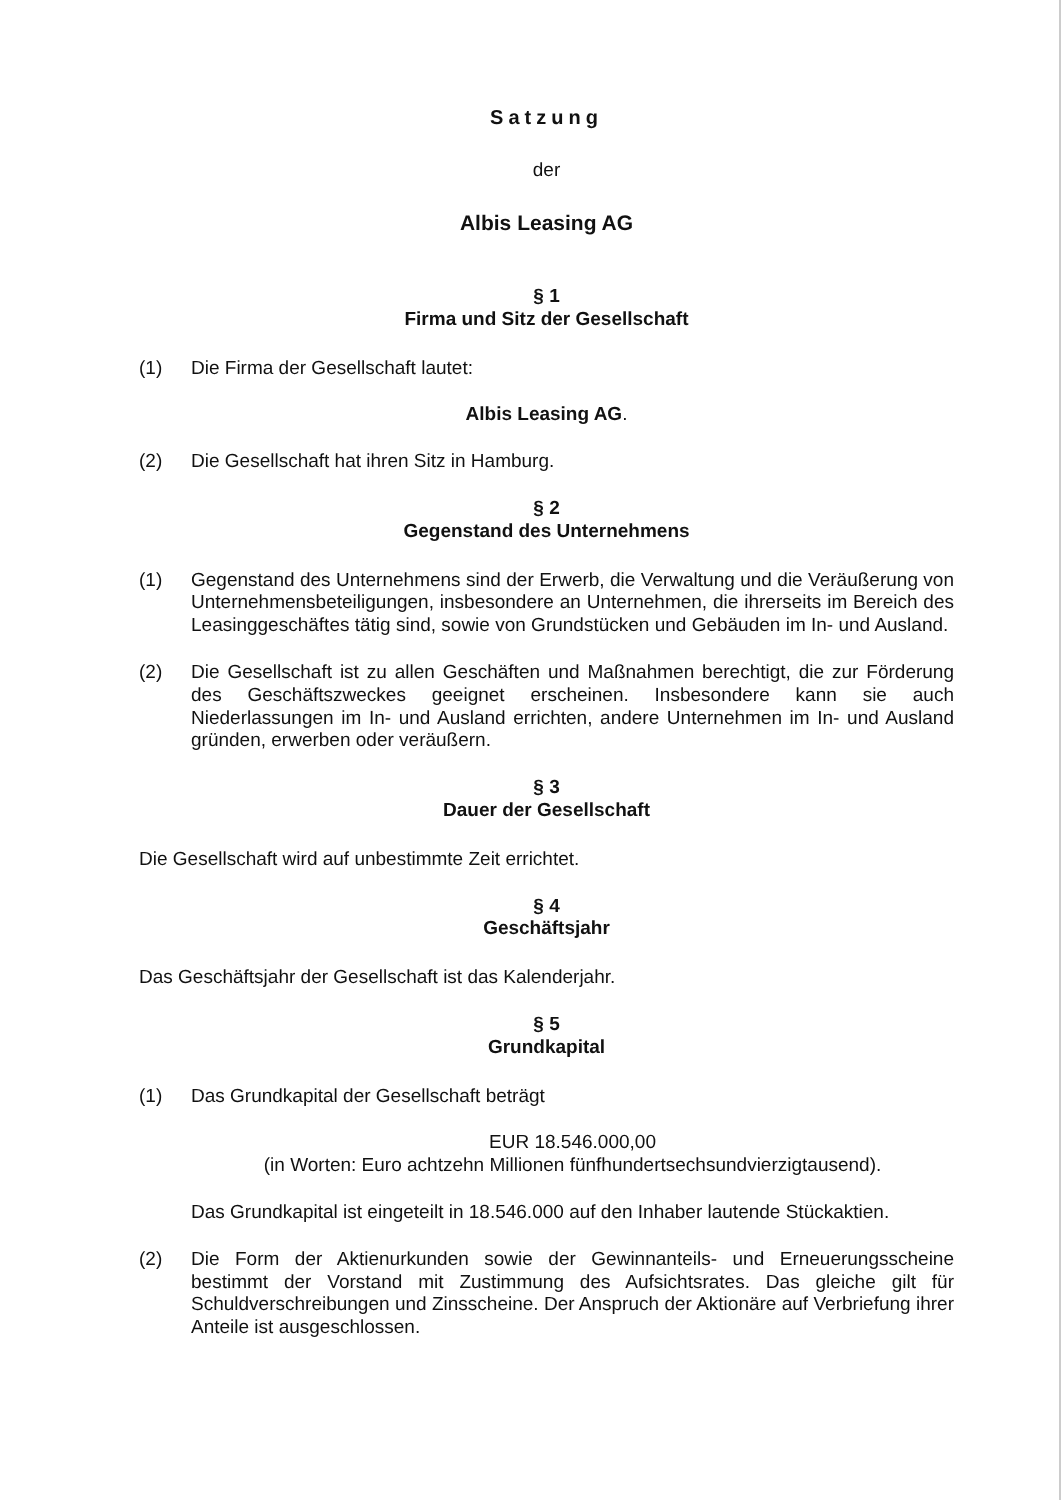Satzung
der
Albis Leasing AG
§ 1
Firma und Sitz der Gesellschaft
(1) Die Firma der Gesellschaft lautet:
Albis Leasing AG.
(2) Die Gesellschaft hat ihren Sitz in Hamburg.
§ 2
Gegenstand des Unternehmens
(1) Gegenstand des Unternehmens sind der Erwerb, die Verwaltung und die Veräußerung von Unternehmensbeteiligungen, insbesondere an Unternehmen, die ihrerseits im Bereich des Leasinggeschäftes tätig sind, sowie von Grundstücken und Gebäuden im In- und Ausland.
(2) Die Gesellschaft ist zu allen Geschäften und Maßnahmen berechtigt, die zur Förderung des Geschäftszweckes geeignet erscheinen. Insbesondere kann sie auch Niederlassungen im In- und Ausland errichten, andere Unternehmen im In- und Ausland gründen, erwerben oder veräußern.
§ 3
Dauer der Gesellschaft
Die Gesellschaft wird auf unbestimmte Zeit errichtet.
§ 4
Geschäftsjahr
Das Geschäftsjahr der Gesellschaft ist das Kalenderjahr.
§ 5
Grundkapital
(1) Das Grundkapital der Gesellschaft beträgt
EUR 18.546.000,00
(in Worten: Euro achtzehn Millionen fünfhundertsechsundvierzigtausend).
Das Grundkapital ist eingeteilt in 18.546.000 auf den Inhaber lautende Stückaktien.
(2) Die Form der Aktienurkunden sowie der Gewinnanteils- und Erneuerungsscheine bestimmt der Vorstand mit Zustimmung des Aufsichtsrates. Das gleiche gilt für Schuldverschreibungen und Zinsscheine. Der Anspruch der Aktionäre auf Verbriefung ihrer Anteile ist ausgeschlossen.